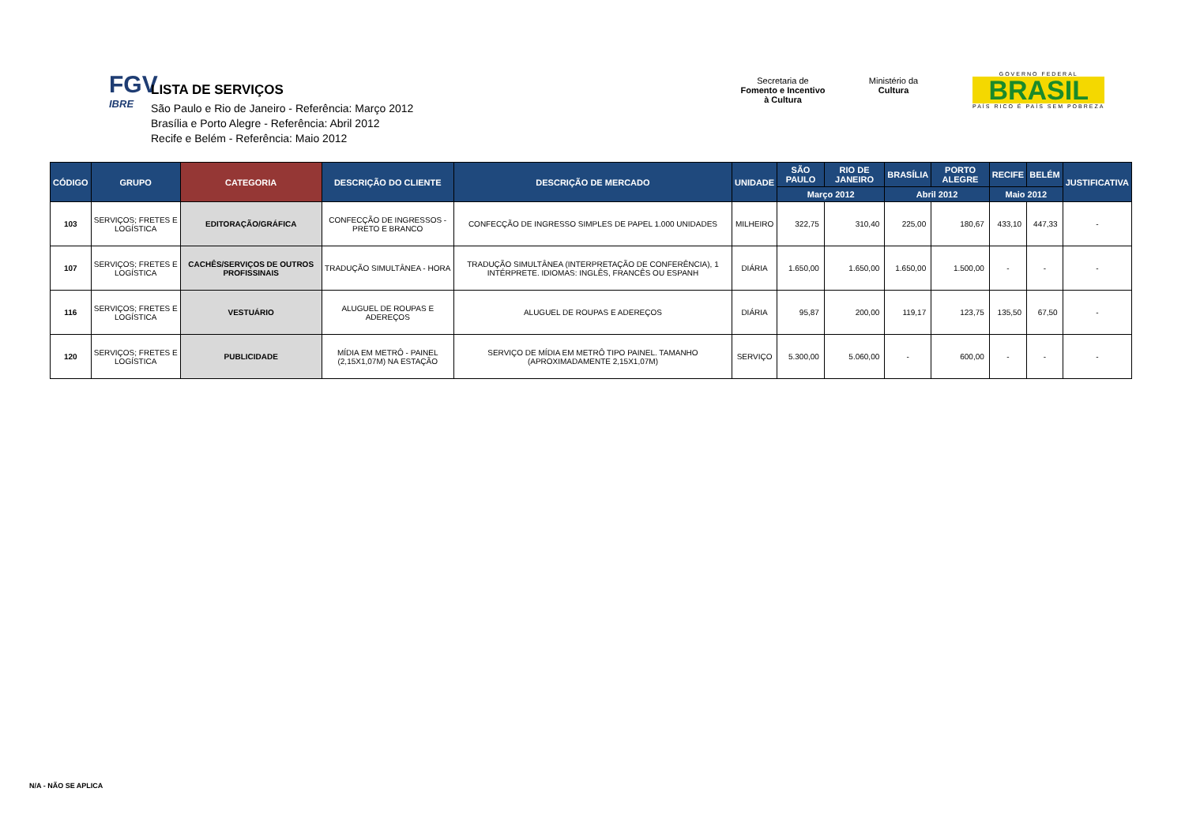FGV
IBRE
LISTA DE SERVIÇOS
São Paulo e Rio de Janeiro - Referência: Março 2012
Brasília e Porto Alegre - Referência: Abril 2012
Recife e Belém - Referência: Maio 2012
Secretaria de
Fomento e Incentivo
à Cultura
Ministério da
Cultura
GOVERNO FEDERAL
BRASIL
PAÍS RICO É PAÍS SEM POBREZA
| CÓDIGO | GRUPO | CATEGORIA | DESCRIÇÃO DO CLIENTE | DESCRIÇÃO DE MERCADO | UNIDADE | SÃO PAULO | RIO DE JANEIRO | BRASÍLIA | PORTO ALEGRE | RECIFE | BELÉM | JUSTIFICATIVA |
| --- | --- | --- | --- | --- | --- | --- | --- | --- | --- | --- | --- | --- |
| | | | | | | Março 2012 | | Abril 2012 | | Maio 2012 | | |
| 103 | SERVIÇOS; FRETES E LOGÍSTICA | EDITORAÇÃO/GRÁFICA | CONFECÇÃO DE INGRESSOS - PRETO E BRANCO | CONFECÇÃO DE INGRESSO SIMPLES DE PAPEL 1.000 UNIDADES | MILHEIRO | 322,75 | 310,40 | 225,00 | 180,67 | 433,10 | 447,33 | - |
| 107 | SERVIÇOS; FRETES E LOGÍSTICA | CACHÊS/SERVIÇOS DE OUTROS PROFISSINAIS | TRADUÇÃO SIMULTÂNEA - HORA | TRADUÇÃO SIMULTÂNEA (INTERPRETAÇÃO DE CONFERÊNCIA), 1 INTÉRPRETE. IDIOMAS: INGLÊS, FRANCÊS OU ESPANH | DIÁRIA | 1.650,00 | 1.650,00 | 1.650,00 | 1.500,00 | - | - | - |
| 116 | SERVIÇOS; FRETES E LOGÍSTICA | VESTUÁRIO | ALUGUEL DE ROUPAS E ADEREÇOS | ALUGUEL DE ROUPAS E ADEREÇOS | DIÁRIA | 95,87 | 200,00 | 119,17 | 123,75 | 135,50 | 67,50 | - |
| 120 | SERVIÇOS; FRETES E LOGÍSTICA | PUBLICIDADE | MÍDIA EM METRÔ - PAINEL (2,15X1,07M) NA ESTAÇÃO | SERVIÇO DE MÍDIA EM METRÔ TIPO PAINEL. TAMANHO (APROXIMADAMENTE 2,15X1,07M) | SERVIÇO | 5.300,00 | 5.060,00 | - | 600,00 | - | - | - |
N/A - NÃO SE APLICA